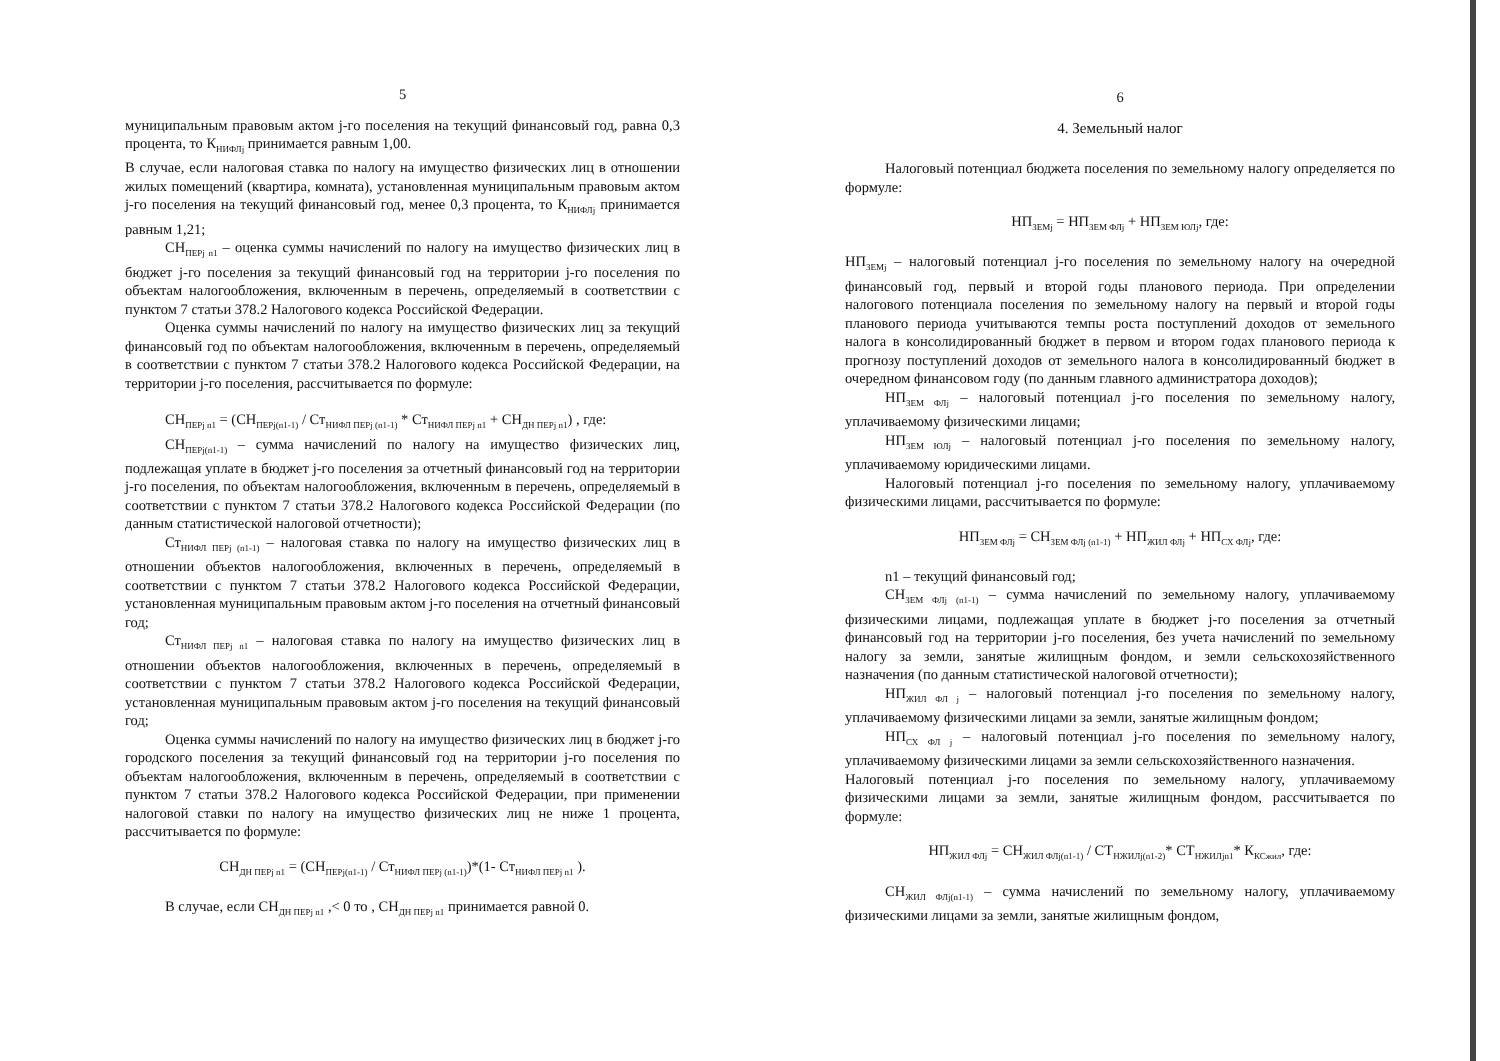5
муниципальным правовым актом j-го поселения на текущий финансовый год, равна 0,3 процента, то К<sub>НИФЛj</sub> принимается равным 1,00.
В случае, если налоговая ставка по налогу на имущество физических лиц в отношении жилых помещений (квартира, комната), установленная муниципальным правовым актом j-го поселения на текущий финансовый год, менее 0,3 процента, то К<sub>НИФЛj</sub> принимается равным 1,21;
СН<sub>ПЕРj n1</sub> – оценка суммы начислений по налогу на имущество физических лиц в бюджет j-го поселения за текущий финансовый год на территории j-го поселения по объектам налогообложения, включенным в перечень, определяемый в соответствии с пунктом 7 статьи 378.2 Налогового кодекса Российской Федерации.
Оценка суммы начислений по налогу на имущество физических лиц за текущий финансовый год по объектам налогообложения, включенным в перечень, определяемый в соответствии с пунктом 7 статьи 378.2 Налогового кодекса Российской Федерации, на территории j-го поселения, рассчитывается по формуле:
СН<sub>ПЕРj n1</sub> = (СН<sub>ПЕРj(n1-1)</sub> / Ст<sub>НИФЛ ПЕРj (n1-1)</sub> * Ст<sub>НИФЛ ПЕРj n1</sub> + СН<sub>ДН ПЕРj n1</sub>) , где:
СН<sub>ПЕРj(n1-1)</sub> – сумма начислений по налогу на имущество физических лиц, подлежащая уплате в бюджет j-го поселения за отчетный финансовый год на территории j-го поселения, по объектам налогообложения, включенным в перечень, определяемый в соответствии с пунктом 7 статьи 378.2 Налогового кодекса Российской Федерации (по данным статистической налоговой отчетности);
Ст<sub>НИФЛ ПЕРj (n1-1)</sub> – налоговая ставка по налогу на имущество физических лиц в отношении объектов налогообложения, включенных в перечень, определяемый в соответствии с пунктом 7 статьи 378.2 Налогового кодекса Российской Федерации, установленная муниципальным правовым актом j-го поселения на отчетный финансовый год;
Ст<sub>НИФЛ ПЕРj n1</sub> – налоговая ставка по налогу на имущество физических лиц в отношении объектов налогообложения, включенных в перечень, определяемый в соответствии с пунктом 7 статьи 378.2 Налогового кодекса Российской Федерации, установленная муниципальным правовым актом j-го поселения на текущий финансовый год;
Оценка суммы начислений по налогу на имущество физических лиц в бюджет j-го городского поселения за текущий финансовый год на территории j-го поселения по объектам налогообложения, включенным в перечень, определяемый в соответствии с пунктом 7 статьи 378.2 Налогового кодекса Российской Федерации, при применении налоговой ставки по налогу на имущество физических лиц не ниже 1 процента, рассчитывается по формуле:
СН<sub>ДН ПЕРj n1</sub> = (СН<sub>ПЕРj(n1-1)</sub> / Ст<sub>НИФЛ ПЕРj (n1-1)</sub>)*(1- Ст<sub>НИФЛ ПЕРj n1</sub> ).
В случае, если СН<sub>ДН ПЕРj n1</sub> ,< 0 то , СН<sub>ДН ПЕРj n1</sub> принимается равной 0.
6
4. Земельный налог
Налоговый потенциал бюджета поселения по земельному налогу определяется по формуле:
НП<sub>ЗЕМj</sub> = НП<sub>ЗЕМ ФЛj</sub> + НП<sub>ЗЕМ ЮЛj</sub>, где:
НП<sub>ЗЕМj</sub> – налоговый потенциал j-го поселения по земельному налогу на очередной финансовый год, первый и второй годы планового периода. При определении налогового потенциала поселения по земельному налогу на первый и второй годы планового периода учитываются темпы роста поступлений доходов от земельного налога в консолидированный бюджет в первом и втором годах планового периода к прогнозу поступлений доходов от земельного налога в консолидированный бюджет в очередном финансовом году (по данным главного администратора доходов);
НП<sub>ЗЕМ ФЛj</sub> – налоговый потенциал j-го поселения по земельному налогу, уплачиваемому физическими лицами;
НП<sub>ЗЕМ ЮЛj</sub> – налоговый потенциал j-го поселения по земельному налогу, уплачиваемому юридическими лицами.
Налоговый потенциал j-го поселения по земельному налогу, уплачиваемому физическими лицами, рассчитывается по формуле:
НП<sub>ЗЕМ ФЛj</sub> = СН<sub>ЗЕМ ФЛj (n1-1)</sub> + НП<sub>ЖИЛ ФЛj</sub> + НП<sub>СХ ФЛj</sub>, где:
n1 – текущий финансовый год;
СН<sub>ЗЕМ ФЛj (n1-1)</sub> – сумма начислений по земельному налогу, уплачиваемому физическими лицами, подлежащая уплате в бюджет j-го поселения за отчетный финансовый год на территории j-го поселения, без учета начислений по земельному налогу за земли, занятые жилищным фондом, и земли сельскохозяйственного назначения (по данным статистической налоговой отчетности);
НП<sub>ЖИЛ ФЛ j</sub> – налоговый потенциал j-го поселения по земельному налогу, уплачиваемому физическими лицами за земли, занятые жилищным фондом;
НП<sub>СХ ФЛ j</sub> – налоговый потенциал j-го поселения по земельному налогу, уплачиваемому физическими лицами за земли сельскохозяйственного назначения.
Налоговый потенциал j-го поселения по земельному налогу, уплачиваемому физическими лицами за земли, занятые жилищным фондом, рассчитывается по формуле:
НП<sub>ЖИЛ ФЛj</sub> = СН<sub>ЖИЛ ФЛj(n1-1)</sub> / СТ<sub>НЖИЛj(n1-2)</sub>* СТ<sub>НЖИЛjn1</sub>* К<sub>КСжил</sub>, где:
СН<sub>ЖИЛ ФЛj(n1-1)</sub> – сумма начислений по земельному налогу, уплачиваемому физическими лицами за земли, занятые жилищным фондом,